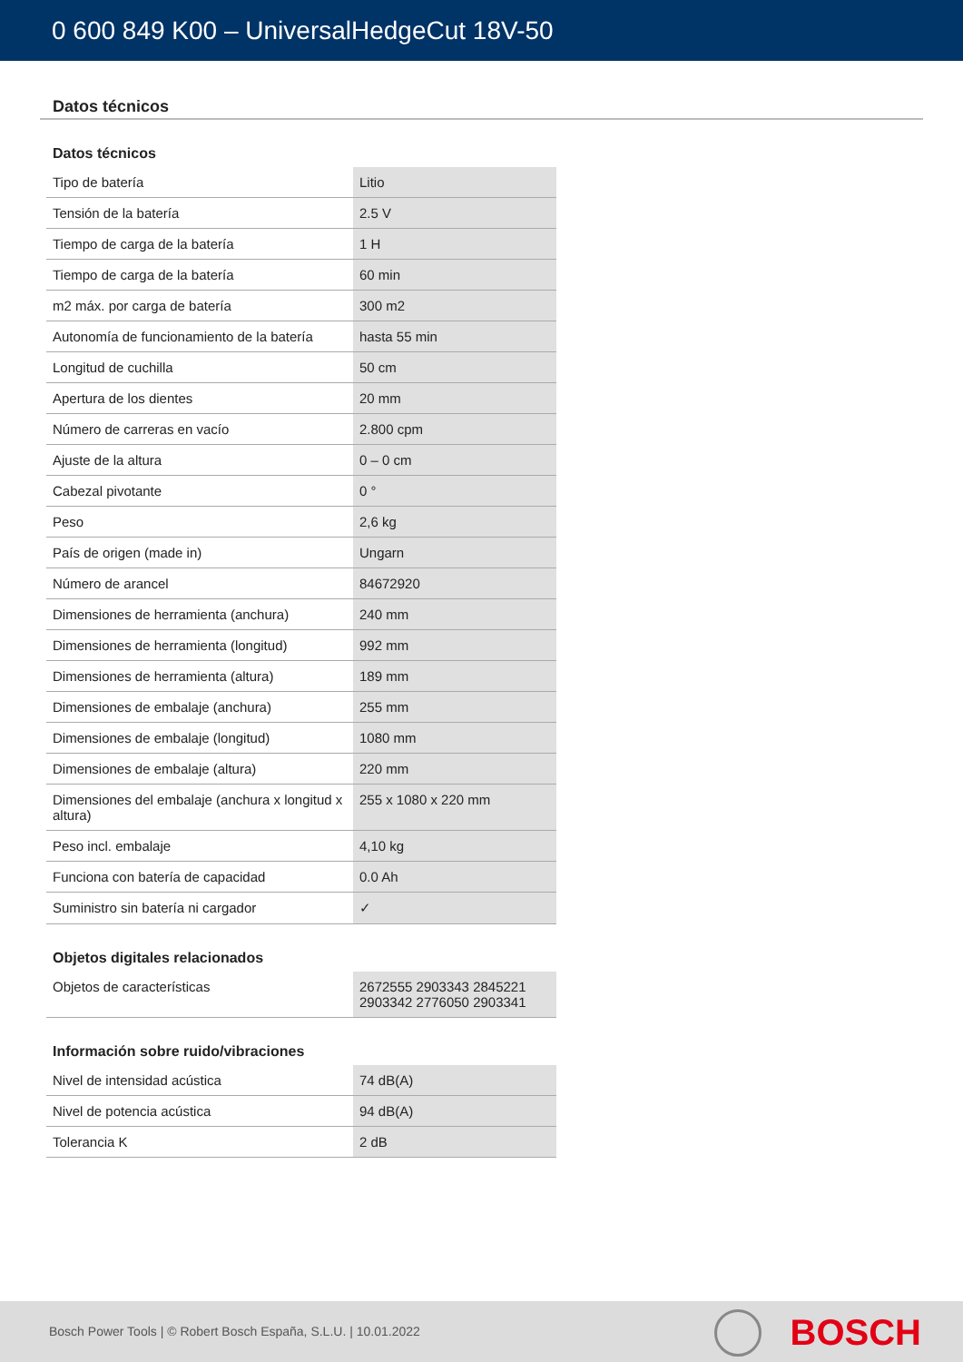0 600 849 K00 – UniversalHedgeCut 18V-50
Datos técnicos
Datos técnicos
| Tipo de batería | Litio |
| Tensión de la batería | 2.5 V |
| Tiempo de carga de la batería | 1 H |
| Tiempo de carga de la batería | 60 min |
| m2 máx. por carga de batería | 300 m2 |
| Autonomía de funcionamiento de la batería | hasta 55 min |
| Longitud de cuchilla | 50 cm |
| Apertura de los dientes | 20 mm |
| Número de carreras en vacío | 2.800 cpm |
| Ajuste de la altura | 0 – 0 cm |
| Cabezal pivotante | 0 ° |
| Peso | 2,6 kg |
| País de origen (made in) | Ungarn |
| Número de arancel | 84672920 |
| Dimensiones de herramienta (anchura) | 240 mm |
| Dimensiones de herramienta (longitud) | 992 mm |
| Dimensiones de herramienta (altura) | 189 mm |
| Dimensiones de embalaje (anchura) | 255 mm |
| Dimensiones de embalaje (longitud) | 1080 mm |
| Dimensiones de embalaje (altura) | 220 mm |
| Dimensiones del embalaje (anchura x longitud x altura) | 255 x 1080 x 220 mm |
| Peso incl. embalaje | 4,10 kg |
| Funciona con batería de capacidad | 0.0 Ah |
| Suministro sin batería ni cargador | ✓ |
Objetos digitales relacionados
| Objetos de características | 2672555 2903343 2845221 2903342 2776050 2903341 |
Información sobre ruido/vibraciones
| Nivel de intensidad acústica | 74 dB(A) |
| Nivel de potencia acústica | 94 dB(A) |
| Tolerancia K | 2 dB |
Bosch Power Tools | © Robert Bosch España, S.L.U. | 10.01.2022
BOSCH